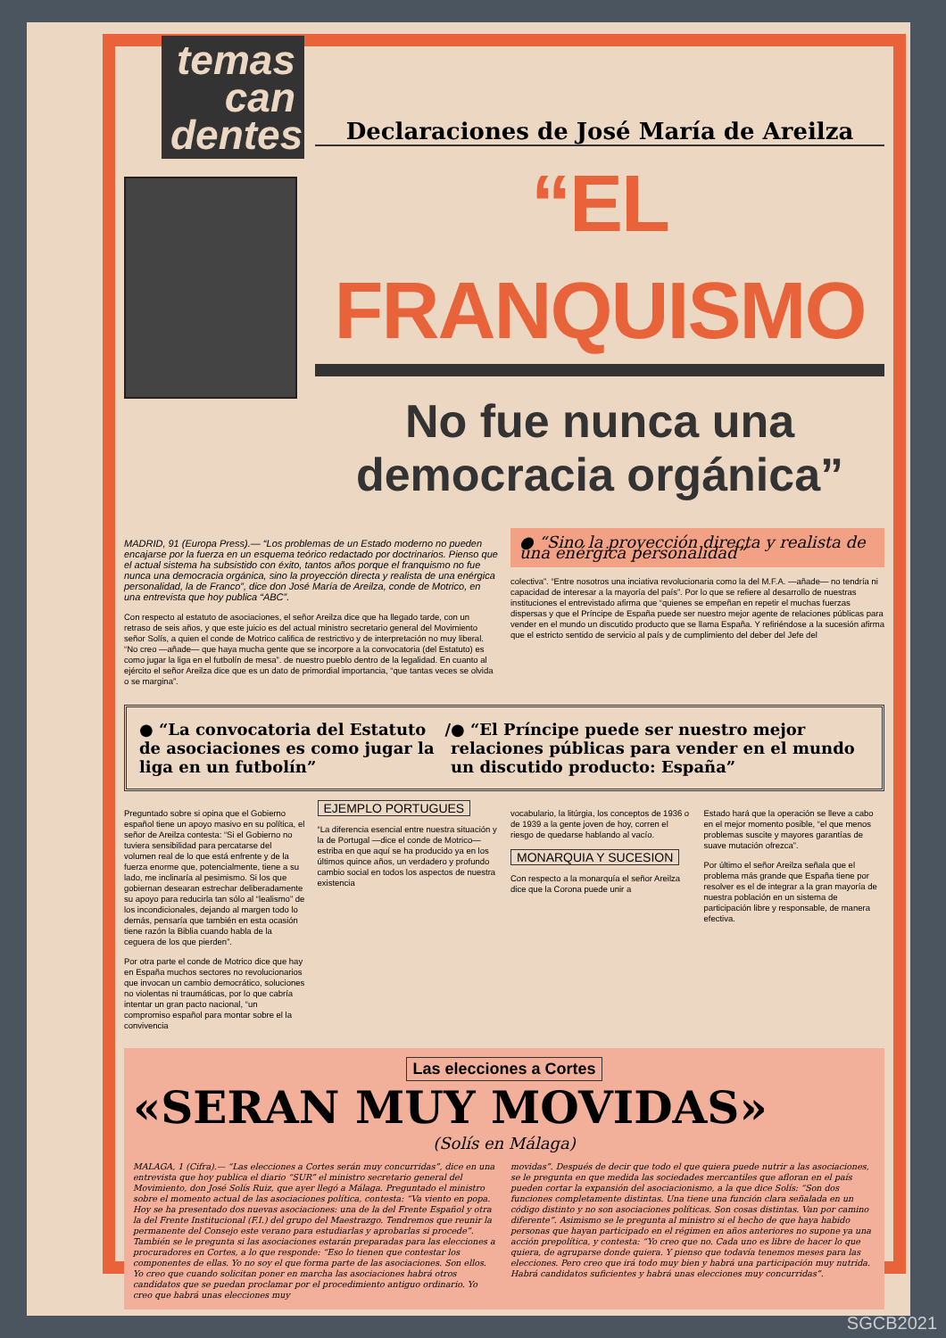temas can dentes
Declaraciones de José María de Areilza
“EL FRANQUISMO
No fue nunca una democracia orgánica”
MADRID, 91 (Europa Press).— “Los problemas de un Estado moderno no pueden encajarse por la fuerza en un esquema teórico redactado por doctrinarios. Pienso que el actual sistema ha subsistido con éxito, tantos años porque el franquismo no fue nunca una democracia orgánica, sino la proyección directa y realista de una enérgica personalidad, la de Franco”, dice don José María de Areilza, conde de Motrico, en una entrevista que hoy publica “ABC”.
Con respecto al estatuto de asociaciones, el señor Areilza dice que ha llegado tarde, con un retraso de seis años, y que este juicio es del actual ministro secretario general del Movimiento señor Solís, a quien el conde de Motrico califica de restrictivo y de interpretación no muy liberal. “No creo —añade— que haya mucha gente que se incorpore a la convocatoria (del Estatuto) es como jugar la liga en el futbolín de mesa”. de nuestro pueblo dentro de la legalidad. En cuanto al ejército el señor Areilza dice que es un dato de primordial importancia, “que tantas veces se olvida o se margina”.
● “Sino la proyección directa y realista de una enérgica personalidad”
colectiva”. “Entre nosotros una inciativa revolucionaria como la del M.F.A. —añade— no tendría ni capacidad de interesar a la mayoría del país”. Por lo que se refiere al desarrollo de nuestras instituciones el entrevistado afirma que “quienes se empeñan en repetir el muchas fuerzas dispersas y que el Príncipe de España puede ser nuestro mejor agente de relaciones públicas para vender en el mundo un discutido producto que se llama España. Y refiriéndose a la sucesión afirma que el estricto sentido de servicio al país y de cumplimiento del deber del Jefe del
● “La convocatoria del Estatuto de asociaciones es como jugar la liga en un futbolín”
/ ● “El Príncipe puede ser nuestro mejor relaciones públicas para vender en el mundo un discutido producto: España”
Preguntado sobre si opina que el Gobierno español tiene un apoyo masivo en su política, el señor de Areilza contesta: “Si el Gobierno no tuviera sensibilidad para percatarse del volumen real de lo que está enfrente y de la fuerza enorme que, potencialmente, tiene a su lado, me inclinaría al pesimismo. Si los que gobiernan desearan estrechar deliberadamente su apoyo para reducirla tan sólo al “lealismo” de los incondicionales, dejando al margen todo lo demás, pensaría que también en esta ocasión tiene razón la Biblia cuando habla de la ceguera de los que pierden”.
Por otra parte el conde de Motrico dice que hay en España muchos sectores no revolucionarios que invocan un cambio democrático, soluciones no violentas ni traumáticas, por lo que cabría intentar un gran pacto nacional, “un compromiso español para montar sobre el la convivencia
EJEMPLO PORTUGUES
“La diferencia esencial entre nuestra situación y la de Portugal —dice el conde de Motrico— estriba en que aquí se ha producido ya en los últimos quince años, un verdadero y profundo cambio social en todos los aspectos de nuestra existencia
vocabulario, la litúrgia, los conceptos de 1936 o de 1939 a la gente joven de hoy, corren el riesgo de quedarse hablando al vacío.
MONARQUIA Y SUCESION
Con respecto a la monarquía el señor Areilza dice que la Corona puede unir a
Estado hará que la operación se lleve a cabo en el mejor momento posible, “el que menos problemas suscite y mayores garantías de suave mutación ofrezca”.
Por último el señor Areilza señala que el problema más grande que España tiene por resolver es el de integrar a la gran mayoría de nuestra población en un sistema de participación libre y responsable, de manera efectiva.
Las elecciones a Cortes
«SERAN MUY MOVIDAS»
(Solís en Málaga)
MALAGA, 1 (Cifra).— “Las elecciones a Cortes serán muy concurridas”, dice en una entrevista que hoy publica el diario “SUR” el ministro secretario general del Movimiento, don José Solís Ruiz, que ayer llegó a Málaga. Preguntado el ministro sobre el momento actual de las asociaciones política, contesta: “Va viento en popa. Hoy se ha presentado dos nuevas asociaciones: una de la del Frente Español y otra la del Frente Institucional (F.I.) del grupo del Maestrazgo. Tendremos que reunir la permanente del Consejo este verano para estudiarlas y aprobarlas si procede”. También se le pregunta si las asociaciones estarán preparadas para las elecciones a procuradores en Cortes, a lo que responde: “Eso lo tienen que contestar los componentes de ellas. Yo no soy el que forma parte de las asociaciones. Son ellos. Yo creo que cuando solicitan poner en marcha las asociaciones habrá otros candidatos que se puedan proclamar por el procedimiento antiguo ordinario. Yo creo que habrá unas elecciones muy
movidas”. Después de decir que todo el que quiera puede nutrir a las asociaciones, se le pregunta en que medida las sociedades mercantiles que afloran en el país pueden cortar la expansión del asociacionismo, a la que dice Solís: “Son dos funciones completamente distintas. Una tiene una función clara señalada en un código distinto y no son asociaciones políticas. Son cosas distintas. Van por camino diferente”. Asimismo se le pregunta al ministro si el hecho de que haya habido personas que hayan participado en el régimen en años anteriores no supone ya una acción prepolítica, y contesta: “Yo creo que no. Cada uno es libre de hacer lo que quiera, de agruparse donde quiera. Y pienso que todavía tenemos meses para las elecciones. Pero creo que irá todo muy bien y habrá una participación muy nutrida. Habrá candidatos suficientes y habrá unas elecciones muy concurridas”.
SGCB2021